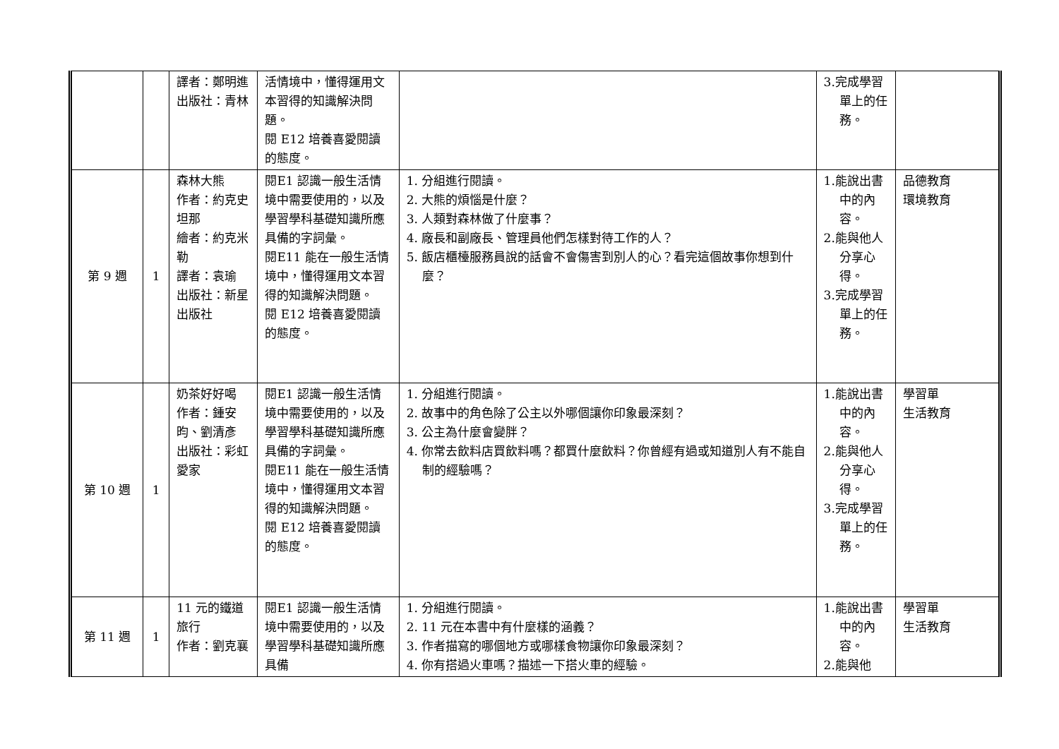| | | 譯者：鄭明進 出版社：青林 | 活情境中，懂得運用文本習得的知識解決問題。 閱 E12 培養喜愛閱讀的態度。 | | 3.完成學習單上的任務。 | |
| 第 9 週 | 1 | 森林大熊 作者：約克史坦那 繪者：約克米勒 譯者：袁瑜 出版社：新星出版社 | 閱E1 認識一般生活情境中需要使用的，以及學習學科基礎知識所應具備的字詞彙。 閱E11 能在一般生活情境中，懂得運用文本習得的知識解決問題。 閱 E12 培養喜愛閱讀的態度。 | 1. 分組進行閱讀。 2. 大熊的煩惱是什麼？ 3. 人類對森林做了什麼事？ 4. 廠長和副廠長、管理員他們怎樣對待工作的人？ 5. 飯店櫃檯服務員說的話會不會傷害到別人的心？看完這個故事你想到什麼？ | 1.能說出書中的內容。 2.能與他人分享心得。 3.完成學習單上的任務。 | 品德教育 環境教育 |
| 第 10 週 | 1 | 奶茶好好喝 作者：鍾安昀、劉清彥 出版社：彩虹愛家 | 閱E1 認識一般生活情境中需要使用的，以及學習學科基礎知識所應具備的字詞彙。 閱E11 能在一般生活情境中，懂得運用文本習得的知識解決問題。 閱 E12 培養喜愛閱讀的態度。 | 1. 分組進行閱讀。 2. 故事中的角色除了公主以外哪個讓你印象最深刻？ 3. 公主為什麼會變胖？ 4. 你常去飲料店買飲料嗎？都買什麼飲料？你曾經有過或知道別人有不能自制的經驗嗎？ | 1.能說出書中的內容。 2.能與他人分享心得。 3.完成學習單上的任務。 | 學習單 生活教育 |
| 第 11 週 | 1 | 11 元的鐵道旅行 作者：劉克襄 | 閱E1 認識一般生活情境中需要使用的，以及學習學科基礎知識所應具備 | 1. 分組進行閱讀。 2. 11 元在本書中有什麼樣的涵義？ 3. 作者描寫的哪個地方或哪樣食物讓你印象最深刻？ 4. 你有搭過火車嗎？描述一下搭火車的經驗。 | 1.能說出書中的內容。 2.能與他 | 學習單 生活教育 |